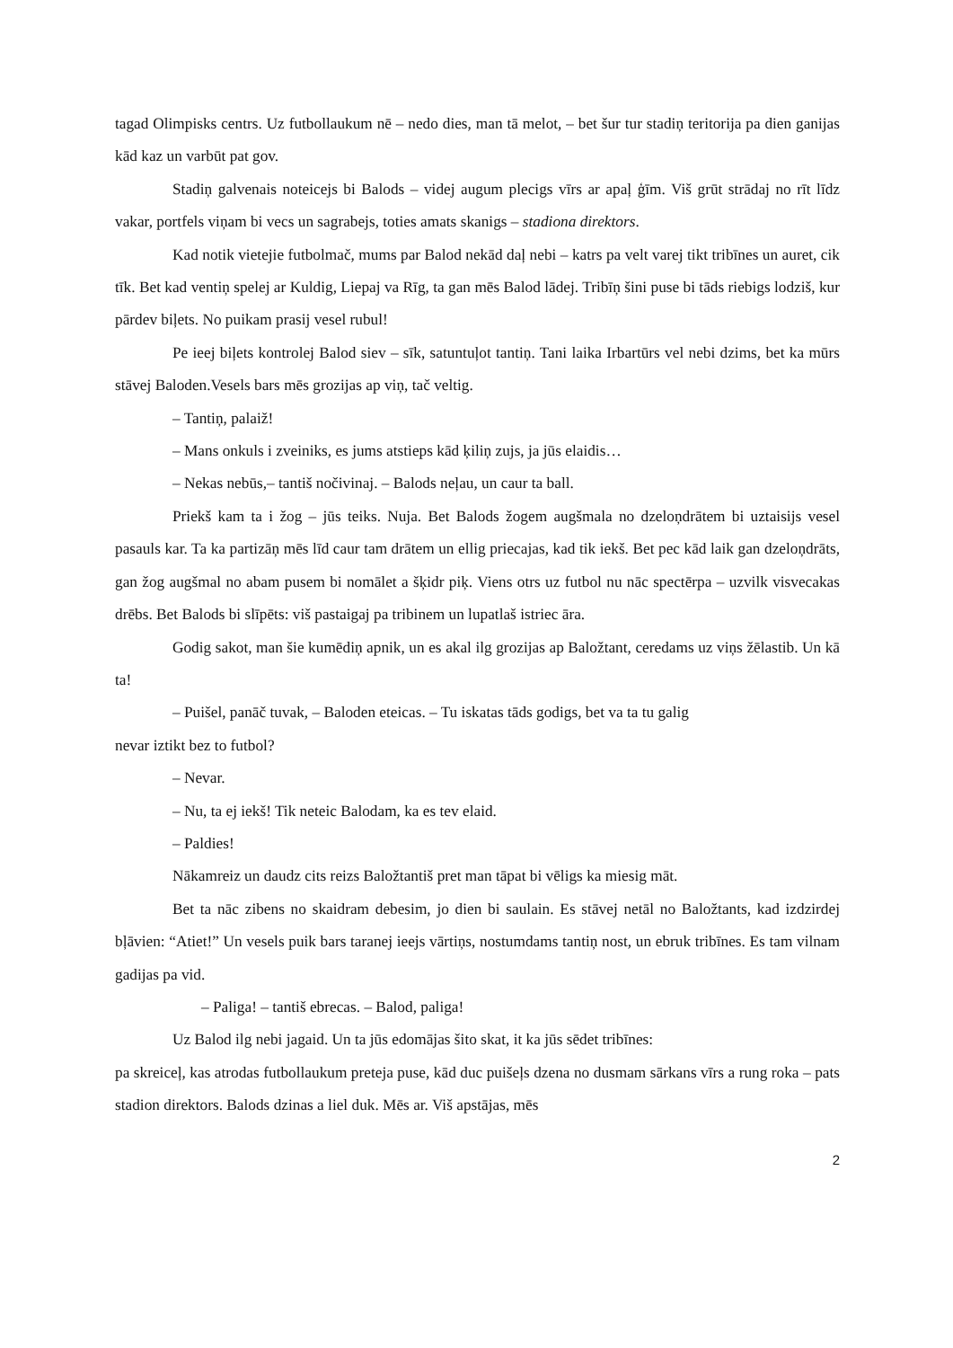tagad Olimpisks centrs. Uz futbollaukum nē – nedo dies, man tā melot, – bet šur tur stadiņ teritorija pa dien ganijas kād kaz un varbūt pat gov.
Stadiņ galvenais noteicejs bi Balods – videj augum plecigs vīrs ar apaļ ģīm. Viš grūt strādaj no rīt līdz vakar, portfels viņam bi vecs un sagrabejs, toties amats skanigs – stadiona direktors.
Kad notik vietejie futbolmač, mums par Balod nekād daļ nebi – katrs pa velt varej tikt tribīnes un auret, cik tīk. Bet kad ventiņ spelej ar Kuldig, Liepaj va Rīg, ta gan mēs Balod lādej. Tribīņ šini puse bi tāds riebigs lodziš, kur pārdev biļets. No puikam prasij vesel rubul!
Pe ieej biļets kontrolej Balod siev – sīk, satuntuļot tantiņ. Tani laika Irbartūrs vel nebi dzims, bet ka mūrs stāvej Baloden.Vesels bars mēs grozijas ap viņ, tač veltig.
– Tantiņ, palaiž!
– Mans onkuls i zveiniks, es jums atstieps kād ķiliņ zujs, ja jūs elaidis…
– Nekas nebūs,– tantiš nočivinaj. – Balods neļau, un caur ta ball.
Priekš kam ta i žog – jūs teiks. Nuja. Bet Balods žogem augšmala no dzeloņdrātem bi uztaisijs vesel pasauls kar. Ta ka partizāņ mēs līd caur tam drātem un ellig priecajas, kad tik iekš. Bet pec kād laik gan dzeloņdrāts, gan žog augšmal no abam pusem bi nomālet a šķidr piķ. Viens otrs uz futbol nu nāc spectērpa – uzvilk visvecakas drēbs. Bet Balods bi slīpēts: viš pastaigaj pa tribinem un lupatlaš istriec āra.
Godig sakot, man šie kumēdiņ apnik, un es akal ilg grozijas ap Baložtant, ceredams uz viņs žēlastib. Un kā ta!
– Puišel, panāč tuvak, – Baloden eteicas. – Tu iskatas tāds godigs, bet va ta tu galig
nevar iztikt bez to futbol?
– Nevar.
– Nu, ta ej iekš! Tik neteic Balodam, ka es tev elaid.
– Paldies!
Nākamreiz un daudz cits reizs Baložtantiš pret man tāpat bi vēligs ka miesig māt.
Bet ta nāc zibens no skaidram debesim, jo dien bi saulain. Es stāvej netāl no Baložtants, kad izdzirdej bļāvien: “Atiet!” Un vesels puik bars taranej ieejs vārtiņs, nostumdams tantiņ nost, un ebruk tribīnes. Es tam vilnam gadijas pa vid.
– Paliga! – tantiš ebrecas. – Balod, paliga!
Uz Balod ilg nebi jagaid. Un ta jūs edomājas šito skat, it ka jūs sēdet tribīnes:
pa skreiceļ, kas atrodas futbollaukum preteja puse, kād duc puišeļs dzena no dusmam sārkans vīrs a rung roka – pats stadion direktors. Balods dzinas a liel duk. Mēs ar. Viš apstājas, mēs
2